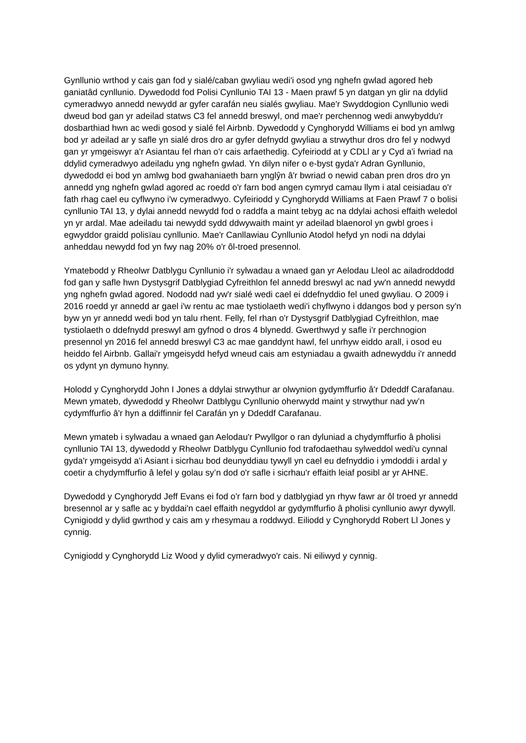Gynllunio wrthod y cais gan fod y sialé/caban gwyliau wedi'i osod yng nghefn gwlad agored heb ganiatâd cynllunio. Dywedodd fod Polisi Cynllunio TAI 13 - Maen prawf 5 yn datgan yn glir na ddylid cymeradwyo annedd newydd ar gyfer carafán neu sialés gwyliau. Mae'r Swyddogion Cynllunio wedi dweud bod gan yr adeilad statws C3 fel annedd breswyl, ond mae'r perchennog wedi anwybyddu'r dosbarthiad hwn ac wedi gosod y sialé fel Airbnb. Dywedodd y Cynghorydd Williams ei bod yn amlwg bod yr adeilad ar y safle yn sialé dros dro ar gyfer defnydd gwyliau a strwythur dros dro fel y nodwyd gan yr ymgeiswyr a'r Asiantau fel rhan o'r cais arfaethedig. Cyfeiriodd at y CDLl ar y Cyd a'i fwriad na ddylid cymeradwyo adeiladu yng nghefn gwlad. Yn dilyn nifer o e-byst gyda'r Adran Gynllunio, dywedodd ei bod yn amlwg bod gwahaniaeth barn ynglŷn â'r bwriad o newid caban pren dros dro yn annedd yng nghefn gwlad agored ac roedd o'r farn bod angen cymryd camau llym i atal ceisiadau o'r fath rhag cael eu cyflwyno i'w cymeradwyo. Cyfeiriodd y Cynghorydd Williams at Faen Prawf 7 o bolisi cynllunio TAI 13, y dylai annedd newydd fod o raddfa a maint tebyg ac na ddylai achosi effaith weledol yn yr ardal. Mae adeiladu tai newydd sydd ddwywaith maint yr adeilad blaenorol yn gwbl groes i egwyddor graidd polisïau cynllunio. Mae'r Canllawiau Cynllunio Atodol hefyd yn nodi na ddylai anheddau newydd fod yn fwy nag 20% o'r ôl-troed presennol.
Ymatebodd y Rheolwr Datblygu Cynllunio i'r sylwadau a wnaed gan yr Aelodau Lleol ac ailadroddodd fod gan y safle hwn Dystysgrif Datblygiad Cyfreithlon fel annedd breswyl ac nad yw'n annedd newydd yng nghefn gwlad agored. Nododd nad yw'r sialé wedi cael ei ddefnyddio fel uned gwyliau. O 2009 i 2016 roedd yr annedd ar gael i'w rentu ac mae tystiolaeth wedi'i chyflwyno i ddangos bod y person sy'n byw yn yr annedd wedi bod yn talu rhent. Felly, fel rhan o'r Dystysgrif Datblygiad Cyfreithlon, mae tystiolaeth o ddefnydd preswyl am gyfnod o dros 4 blynedd. Gwerthwyd y safle i'r perchnogion presennol yn 2016 fel annedd breswyl C3 ac mae ganddynt hawl, fel unrhyw eiddo arall, i osod eu heiddo fel Airbnb. Gallai'r ymgeisydd hefyd wneud cais am estyniadau a gwaith adnewyddu i'r annedd os ydynt yn dymuno hynny.
Holodd y Cynghorydd John I Jones a ddylai strwythur ar olwynion gydymffurfio â'r Ddeddf Carafanau. Mewn ymateb, dywedodd y Rheolwr Datblygu Cynllunio oherwydd maint y strwythur nad yw’n cydymffurfio â'r hyn a ddiffinnir fel Carafán yn y Ddeddf Carafanau.
Mewn ymateb i sylwadau a wnaed gan Aelodau'r Pwyllgor o ran dyluniad a chydymffurfio â pholisi cynllunio TAI 13, dywedodd y Rheolwr Datblygu Cynllunio fod trafodaethau sylweddol wedi'u cynnal gyda'r ymgeisydd a'i Asiant i sicrhau bod deunyddiau tywyll yn cael eu defnyddio i ymdoddi i ardal y coetir a chydymffurfio â lefel y golau sy’n dod o'r safle i sicrhau'r effaith leiaf posibl ar yr AHNE.
Dywedodd y Cynghorydd Jeff Evans ei fod o'r farn bod y datblygiad yn rhyw fawr ar ôl troed yr annedd bresennol ar y safle ac y byddai'n cael effaith negyddol ar gydymffurfio â pholisi cynllunio awyr dywyll. Cynigiodd y dylid gwrthod y cais am y rhesymau a roddwyd. Eiliodd y Cynghorydd Robert Ll Jones y cynnig.
Cynigiodd y Cynghorydd Liz Wood y dylid cymeradwyo'r cais. Ni eiliwyd y cynnig.